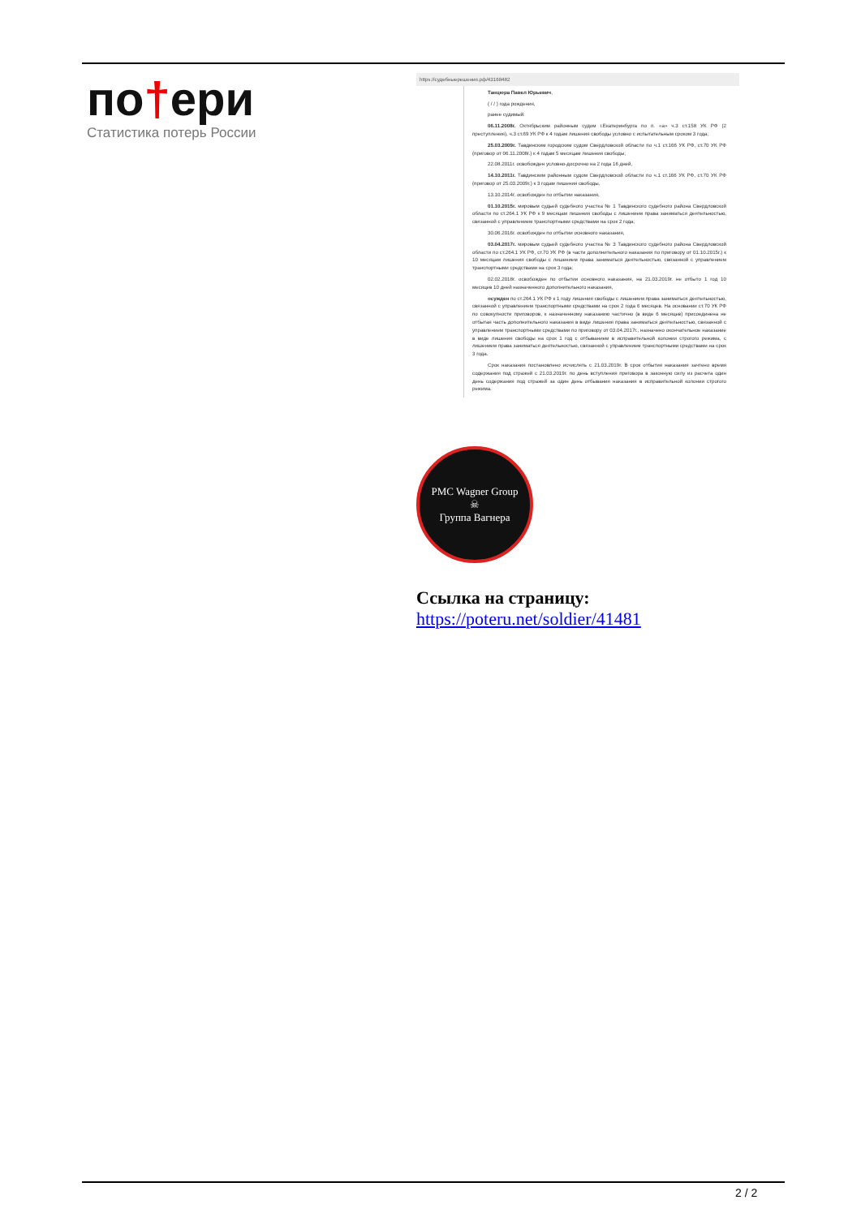по†ери
Статистика потерь России
https://судебныерешения.рф/43168482
Танцюра Павел Юрьевич,
( / / ) года рождения,
ранее судимый:
06.11.2008г. Октябрьским районным судом г.Екатеринбурга по п. «а» ч.3 ст.158 УК РФ (2 преступления), ч.3 ст.69 УК РФ к 4 годам лишения свободы условно с испытательным сроком 3 года;
25.03.2009г. Тавдинским городским судом Свердловской области по ч.1 ст.166 УК РФ, ст.70 УК РФ (приговор от 06.11.2008г.) к 4 годам 5 месяцам лишения свободы;
22.08.2011г. освобожден условно-досрочно на 2 года 16 дней,
14.10.2011г. Тавдинским районным судом Свердловской области по ч.1 ст.166 УК РФ, ст.70 УК РФ (приговор от 25.03.2009г.) к 3 годам лишения свободы,
13.10.2014г. освобожден по отбытии наказания,
01.10.2015г. мировым судьей судебного участка № 1 Тавдинского судебного района Свердловской области по ст.264.1 УК РФ к 9 месяцам лишения свободы с лишением права заниматься деятельностью, связанной с управлением транспортными средствами на срок 2 года;
30.06.2016г. освобожден по отбытии основного наказания,
03.04.2017г. мировым судьей судебного участка № 3 Тавдинского судебного района Свердловской области по ст.264.1 УК РФ, ст.70 УК РФ (в части дополнительного наказания по приговору от 01.10.2015г.) к 10 месяцам лишения свободы с лишением права заниматься деятельностью, связанной с управлением транспортными средствами на срок 3 года;
02.02.2018г. освобожден по отбытии основного наказания, на 21.03.2019г. не отбыто 1 год 10 месяцев 10 дней назначенного дополнительного наказания,
осужден по ст.264.1 УК РФ к 1 году лишения свободы с лишением права заниматься деятельностью, связанной с управлением транспортными средствами на срок 2 года 6 месяцев. На основании ст.70 УК РФ по совокупности приговоров, к назначенному наказанию частично (в виде 6 месяцев) присоединена не отбытая часть дополнительного наказания в виде лишения права заниматься деятельностью, связанной с управлением транспортными средствами по приговору от 03.04.2017г., назначено окончательное наказание в виде лишения свободы на срок 1 год с отбыванием в исправительной колонии строгого режима, с лишением права заниматься деятельностью, связанной с управлением транспортными средствами на срок 3 года.
Срок наказания постановлено исчислять с 21.03.2019г. В срок отбытия наказания зачтено время содержания под стражей с 21.03.2019г. по день вступления приговора в законную силу из расчета один день содержания под стражей за один день отбывания наказания в исправительной колонии строгого режима.
PMC Wagner Group
☠
Группа Вагнера
Ссылка на страницу:
https://poteru.net/soldier/41481
2 / 2